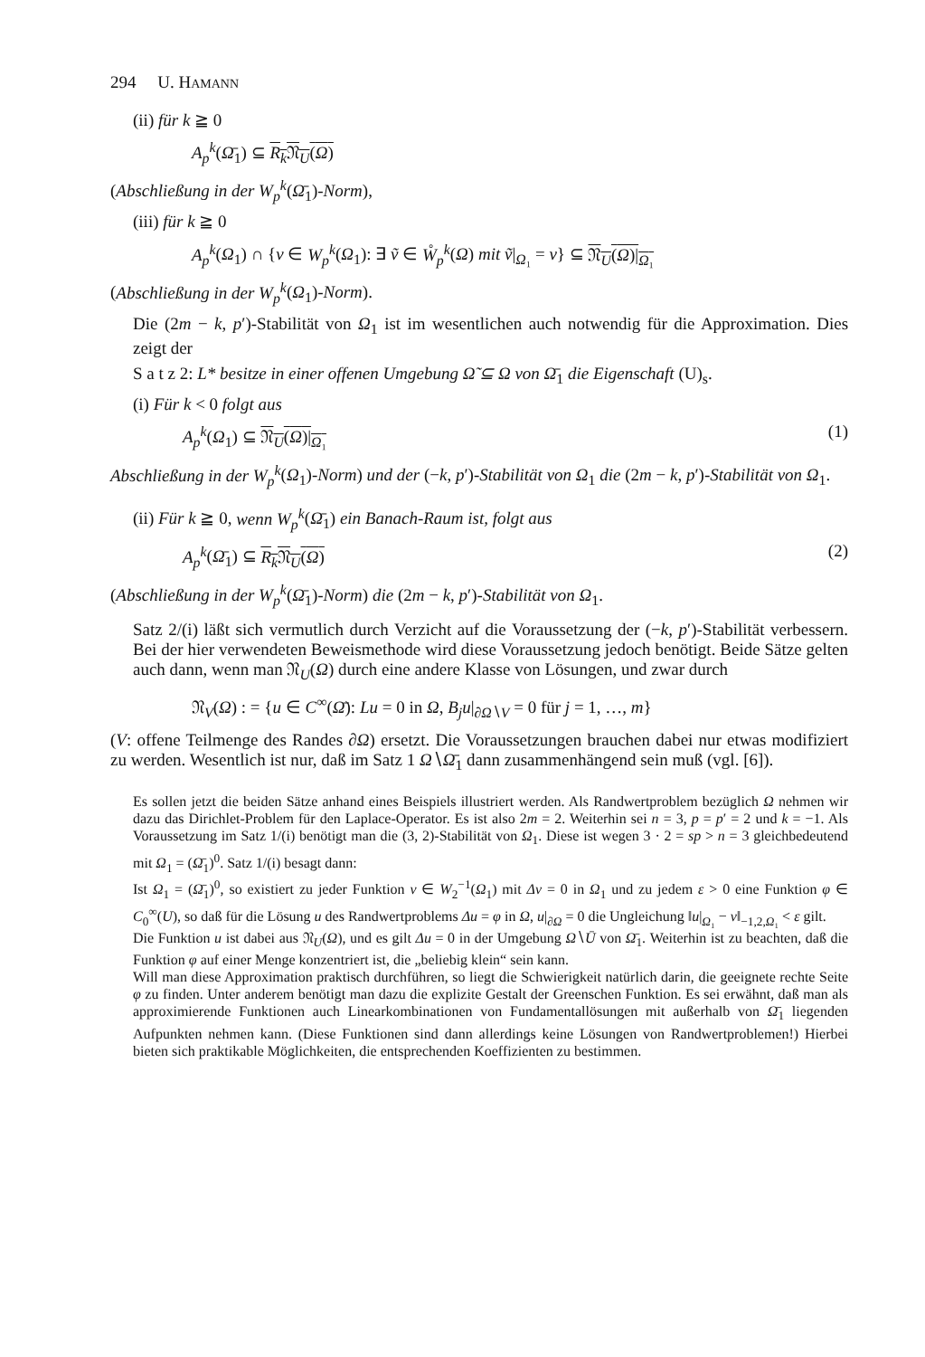294 U. HAMANN
(ii) für k ≧ 0
A<sub>p</sub><sup>k</sup>(Ω̄<sub>1</sub>) ⊆ R<sub>k</sub> 𝔑<sub>U</sub>(Ω)
(Abschließung in der W<sub>p</sub><sup>k</sup>(Ω̄<sub>1</sub>)-Norm),
(iii) für k ≧ 0
A<sub>p</sub><sup>k</sup>(Ω<sub>1</sub>) ∩ {v ∈ W<sub>p</sub><sup>k</sup>(Ω<sub>1</sub>): ∃ ṽ ∈ W̊<sub>p</sub><sup>k</sup>(Ω) mit ṽ|<sub>Ω₁</sub> = v} ⊆ 𝔑<sub>U</sub>(Ω)|<sub>Ω₁</sub>
(Abschließung in der W<sub>p</sub><sup>k</sup>(Ω<sub>1</sub>)-Norm).
Die (2m − k, p′)-Stabilität von Ω<sub>1</sub> ist im wesentlichen auch notwendig für die Approximation. Dies zeigt der
S a t z 2: L* besitze in einer offenen Umgebung Ω̃ ⊆ Ω von Ω̄<sub>1</sub> die Eigenschaft (U)<sub>s</sub>.
(i) Für k < 0 folgt aus
A<sub>p</sub><sup>k</sup>(Ω<sub>1</sub>) ⊆ 𝔑<sub>U</sub>(Ω)|<sub>Ω₁</sub> (1)
Abschließung in der W<sub>p</sub><sup>k</sup>(Ω<sub>1</sub>)-Norm) und der (−k, p′)-Stabilität von Ω<sub>1</sub> die (2m − k, p′)-Stabilität von Ω<sub>1</sub>.
(ii) Für k ≧ 0, wenn W<sub>p</sub><sup>k</sup>(Ω̄<sub>1</sub>) ein Banach-Raum ist, folgt aus
A<sub>p</sub><sup>k</sup>(Ω̄<sub>1</sub>) ⊆ R<sub>k</sub> 𝔑<sub>U</sub>(Ω) (2)
(Abschließung in der W<sub>p</sub><sup>k</sup>(Ω̄<sub>1</sub>)-Norm) die (2m − k, p′)-Stabilität von Ω<sub>1</sub>.
Satz 2/(i) läßt sich vermutlich durch Verzicht auf die Voraussetzung der (−k, p′)-Stabilität verbessern. Bei der hier verwendeten Beweismethode wird diese Voraussetzung jedoch benötigt. Beide Sätze gelten auch dann, wenn man 𝔑<sub>U</sub>(Ω) durch eine andere Klasse von Lösungen, und zwar durch
𝔑<sub>V</sub>(Ω) : = {u ∈ C<sup>∞</sup>(Ω̄): Lu = 0 in Ω, B<sub>j</sub>u|<sub>∂Ω∖V</sub> = 0 für j = 1, …, m}
(V: offene Teilmenge des Randes ∂Ω) ersetzt. Die Voraussetzungen brauchen dabei nur etwas modifiziert zu werden. Wesentlich ist nur, daß im Satz 1 Ω∖Ω̄<sub>1</sub> dann zusammenhängend sein muß (vgl. [6]).
Es sollen jetzt die beiden Sätze anhand eines Beispiels illustriert werden. Als Randwertproblem bezüglich Ω nehmen wir dazu das Dirichlet-Problem für den Laplace-Operator. Es ist also 2m = 2. Weiterhin sei n = 3, p = p′ = 2 und k = −1. Als Voraussetzung im Satz 1/(i) benötigt man die (3, 2)-Stabilität von Ω<sub>1</sub>. Diese ist wegen 3 · 2 = sp > n = 3 gleichbedeutend mit Ω<sub>1</sub> = (Ω̄<sub>1</sub>)<sup>0</sup>. Satz 1/(i) besagt dann:
Ist Ω<sub>1</sub> = (Ω̄<sub>1</sub>)<sup>0</sup>, so existiert zu jeder Funktion v ∈ W<sub>2</sub><sup>−1</sup>(Ω<sub>1</sub>) mit Δv = 0 in Ω<sub>1</sub> und zu jedem ε > 0 eine Funktion φ ∈ C<sub>0</sub><sup>∞</sup>(U), so daß für die Lösung u des Randwertproblems Δu = φ in Ω, u|<sub>∂Ω</sub> = 0 die Ungleichung ‖u|<sub>Ω₁</sub> − v‖<sub>−1,2,Ω₁</sub> < ε gilt.
Die Funktion u ist dabei aus 𝔑<sub>U</sub>(Ω), und es gilt Δu = 0 in der Umgebung Ω∖Ū von Ω̄<sub>1</sub>. Weiterhin ist zu beachten, daß die Funktion φ auf einer Menge konzentriert ist, die „beliebig klein“ sein kann.
Will man diese Approximation praktisch durchführen, so liegt die Schwierigkeit natürlich darin, die geeignete rechte Seite φ zu finden. Unter anderem benötigt man dazu die explizite Gestalt der Greenschen Funktion. Es sei erwähnt, daß man als approximierende Funktionen auch Linearkombinationen von Fundamentallösungen mit außerhalb von Ω̄<sub>1</sub> liegenden Aufpunkten nehmen kann. (Diese Funktionen sind dann allerdings keine Lösungen von Randwertproblemen!) Hierbei bieten sich praktikable Möglichkeiten, die entsprechenden Koeffizienten zu bestimmen.